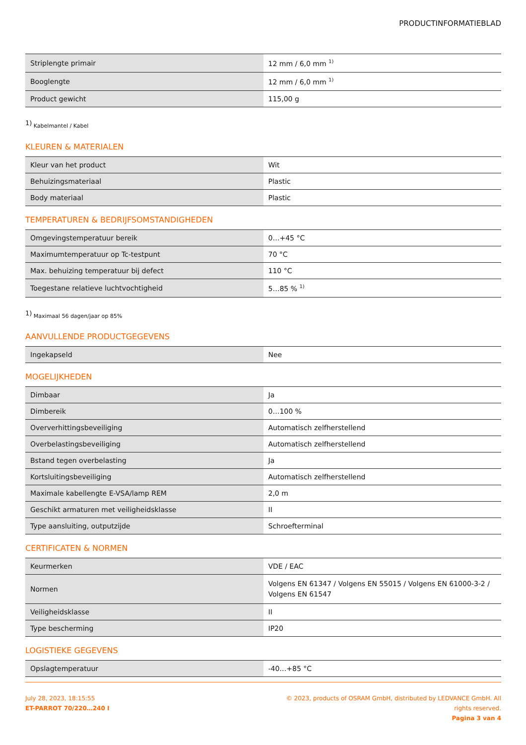PRODUCTINFORMATIEBLAD
| Striplengte primair | 12 mm / 6,0 mm <sup>1)</sup> |
| Booglengte | 12 mm / 6,0 mm <sup>1)</sup> |
| Product gewicht | 115,00 g |
<sup>1)</sup> Kabelmantel / Kabel
KLEUREN & MATERIALEN
| Kleur van het product | Wit |
| Behuizingsmateriaal | Plastic |
| Body materiaal | Plastic |
TEMPERATUREN & BEDRIJFSOMSTANDIGHEDEN
| Omgevingstemperatuur bereik | 0…+45 °C |
| Maximumtemperatuur op Tc-testpunt | 70 °C |
| Max. behuizing temperatuur bij defect | 110 °C |
| Toegestane relatieve luchtvochtigheid | 5…85 % <sup>1)</sup> |
<sup>1)</sup> Maximaal 56 dagen/jaar op 85%
AANVULLENDE PRODUCTGEGEVENS
| Ingekapseld | Nee |
MOGELIJKHEDEN
| Dimbaar | Ja |
| Dimbereik | 0…100 % |
| Oververhittingsbeveiliging | Automatisch zelfherstellend |
| Overbelastingsbeveiliging | Automatisch zelfherstellend |
| Bstand tegen overbelasting | Ja |
| Kortsluitingsbeveiliging | Automatisch zelfherstellend |
| Maximale kabellengte E-VSA/lamp REM | 2,0 m |
| Geschikt armaturen met veiligheidsklasse | II |
| Type aansluiting, outputzijde | Schroefterminal |
CERTIFICATEN & NORMEN
| Keurmerken | VDE / EAC |
| Normen | Volgens EN 61347 / Volgens EN 55015 / Volgens EN 61000-3-2 / Volgens EN 61547 |
| Veiligheidsklasse | II |
| Type bescherming | IP20 |
LOGISTIEKE GEGEVENS
| Opslagtemperatuur | -40…+85 °C |
July 28, 2023, 18:15:55
ET-PARROT 70/220…240 I
© 2023, products of OSRAM GmbH, distributed by LEDVANCE GmbH. All rights reserved.
Pagina 3 van 4